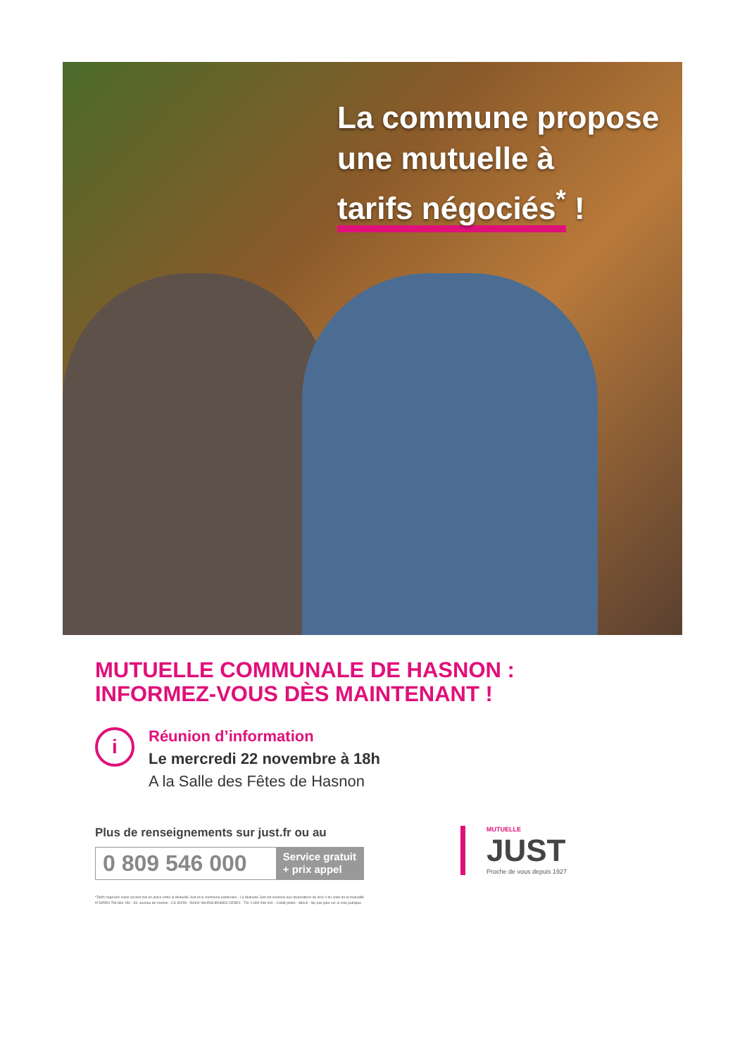La commune propose
une mutuelle à
tarifs négociés<sup>*</sup> !
MUTUELLE COMMUNALE DE HASNON :
INFORMEZ-VOUS DÈS MAINTENANT !
i
Réunion d’information
Le mercredi 22 novembre à 18h
A la Salle des Fêtes de Hasnon
Plus de renseignements sur just.fr ou au
0 809 546 000
Service gratuit
+ prix appel
MUTUELLE
JUST
Proche de vous depuis 1927
*Tarifs négociés selon accord mis en place entre la Mutuelle Just et la commune partenaire - La Mutuelle Just est soumise aux dispositions du livre II du code de la mutualité
N°SIREN 783 864 150 - 53, avenue de Verdun - CS 30259 - 59300 VALENCIENNES CEDEX - Tél. 0 809 546 000 - Crédit photo : iStock - Ne pas jeter sur la voie publique